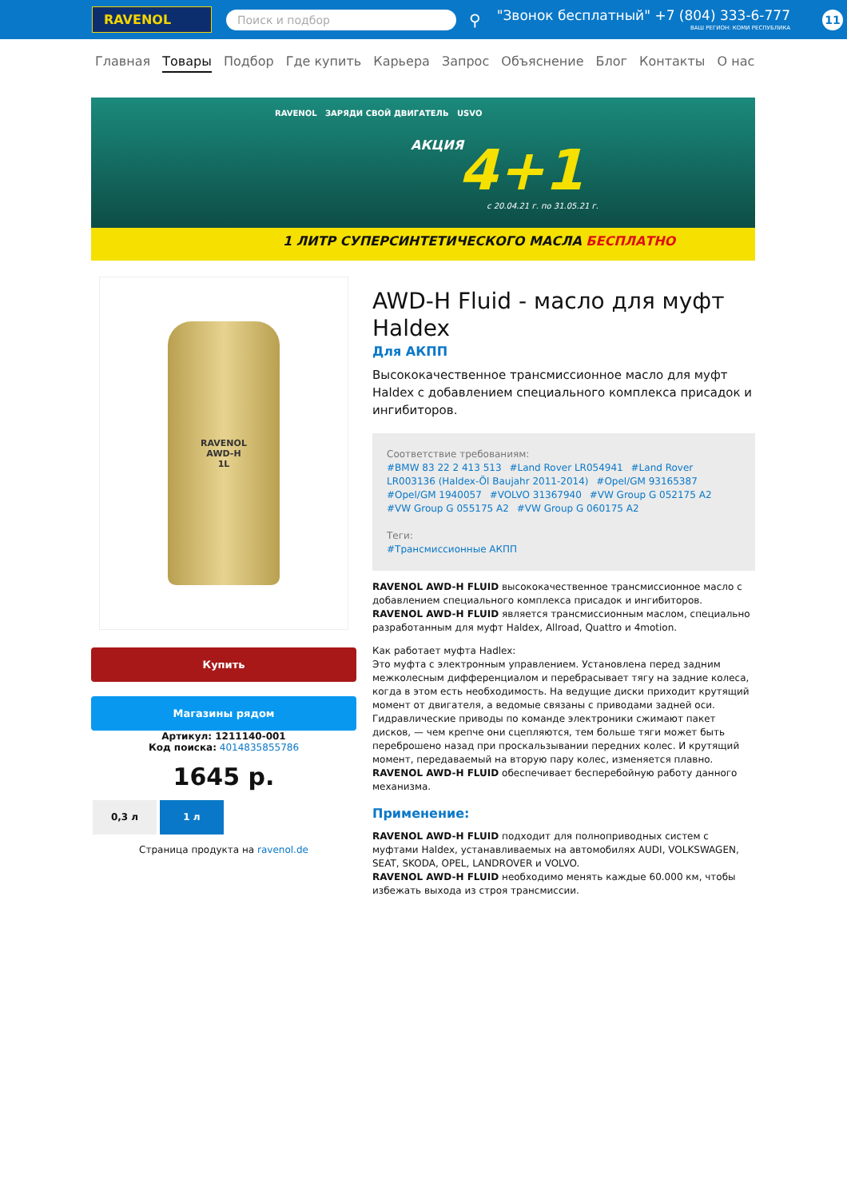RAVENOL Поиск и подбор
⚲
"Звонок бесплатный" +7 (804) 333-6-777
ВАШ РЕГИОН: КОМИ РЕСПУБЛИКА
11
Главная Товары Подбор Где купить Карьера Запрос Объяснение Блог Контакты О нас
RAVENOL ЗАРЯДИ СВОЙ ДВИГАТЕЛЬ USVO
АКЦИЯ 4+1
с 20.04.21 г. по 31.05.21 г.
1 ЛИТР СУПЕРСИНТЕТИЧЕСКОГО МАСЛА БЕСПЛАТНО
RAVENOL
AWD-H
1L
Купить
Магазины рядом
Артикул: 1211140-001
Код поиска: 4014835855786
1645 р.
0,3 л 1 л
Страница продукта на ravenol.de
AWD-H Fluid - масло для муфт Haldex
Для АКПП
Высококачественное трансмиссионное масло для муфт Haldex с добавлением специального комплекса присадок и ингибиторов.
Соответствие требованиям:
#BMW 83 22 2 413 513 #Land Rover LR054941 #Land Rover LR003136 (Haldex-Öl Baujahr 2011-2014) #Opel/GM 93165387 #Opel/GM 1940057 #VOLVO 31367940 #VW Group G 052175 A2 #VW Group G 055175 A2 #VW Group G 060175 A2
Теги:
#Трансмиссионные АКПП
RAVENOL AWD-H FLUID высококачественное трансмиссионное масло с добавлением специального комплекса присадок и ингибиторов.
RAVENOL AWD-H FLUID является трансмиссионным маслом, специально разработанным для муфт Haldex, Allroad, Quattro и 4motion.
Как работает муфта Hadlex:
Это муфта с электронным управлением. Установлена перед задним межколесным дифференциалом и перебрасывает тягу на задние колеса, когда в этом есть необходимость. На ведущие диски приходит крутящий момент от двигателя, а ведомые связаны с приводами задней оси. Гидравлические приводы по команде электроники сжимают пакет дисков, — чем крепче они сцепляются, тем больше тяги может быть переброшено назад при проскальзывании передних колес. И крутящий момент, передаваемый на вторую пару колес, изменяется плавно.
RAVENOL AWD-H FLUID обеспечивает бесперебойную работу данного механизма.
Применение:
RAVENOL AWD-H FLUID подходит для полноприводных систем с муфтами Haldex, устанавливаемых на автомобилях AUDI, VOLKSWAGEN, SEAT, SKODA, OPEL, LANDROVER и VOLVO.
RAVENOL AWD-H FLUID необходимо менять каждые 60.000 км, чтобы избежать выхода из строя трансмиссии.